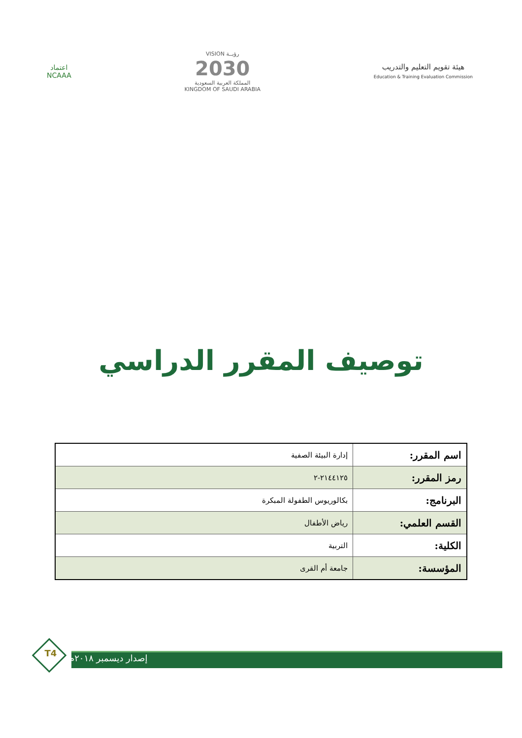اعتماد
NCAAA
VISION رؤيــة
2030
المملكة العربية السعودية
KINGDOM OF SAUDI ARABIA
هيئة تقويم التعليم والتدريب
Education & Training Evaluation Commission
توصيف المقرر الدراسي
| اسم المقرر: | إدارة البيئة الصفية |
| رمز المقرر: | ٢١٤٤١٢٥-٢ |
| البرنامج: | بكالوريوس الطفولة المبكرة |
| القسم العلمي: | رياض الأطفال |
| الكلية: | التربية |
| المؤسسة: | جامعة أم القرى |
T4 إصدار ديسمبر ٢٠١٨م